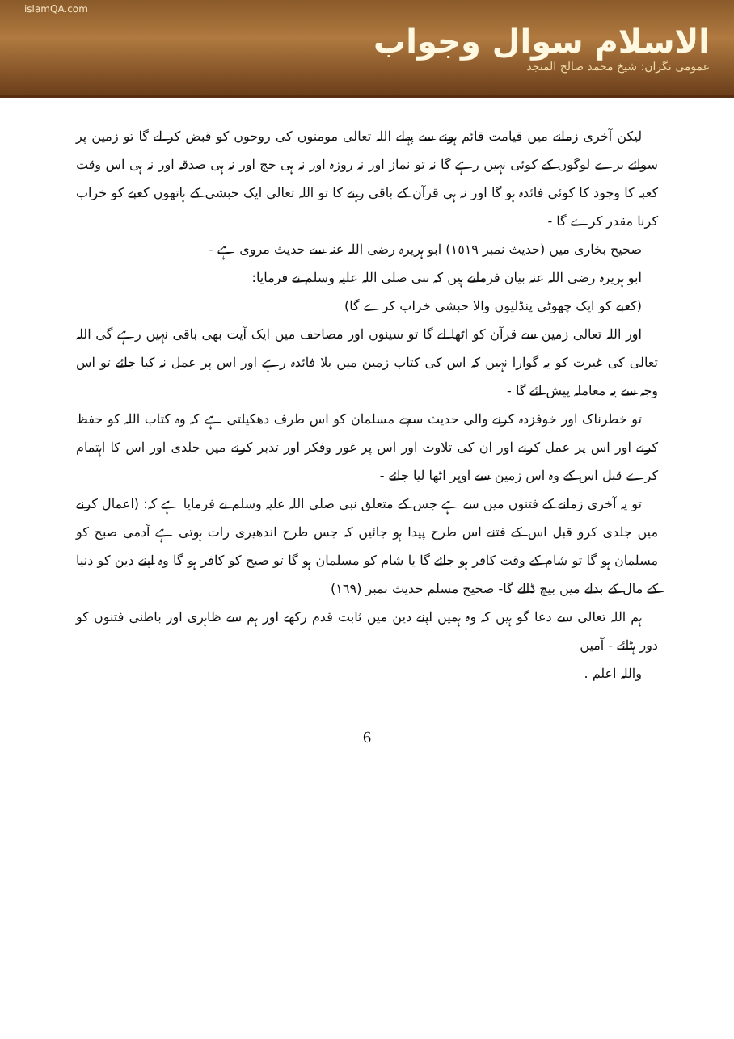islamQA.com
الاسلام سوال وجواب
عمومی نگران: شیخ محمد صالح المنجد
لیکن آخری زمانے میں قیامت قائم ہونے سے پہلے اللہ تعالی مومنوں کی روحوں کو قبض کر لے گا تو زمین پر سوائے برے لوگوں کے کوئی نہیں رہے گا نہ تو نماز اور نہ روزہ اور نہ ہی حج اور نہ ہی صدقہ اور نہ ہی اس وقت کعبہ کا وجود کا کوئی فائدہ ہو گا اور نہ ہی قرآن کے باقی رہنے کا تو اللہ تعالی ایک حبشی کے ہاتھوں کعبے کو خراب کرنا مقدر کرے گا -
صحیح بخاری میں (حدیث نمبر ١٥١٩) ابو ہریرہ رضی اللہ عنہ سے حدیث مروی ہے -
ابو ہریرہ رضی اللہ عنہ بیان فرماتے ہیں کہ نبی صلی اللہ علیہ وسلم نے فرمایا:
(کعبے کو ایک چھوٹی پنڈلیوں والا حبشی خراب کرے گا)
اور اللہ تعالی زمین سے قرآن کو اٹھا لے گا تو سینوں اور مصاحف میں ایک آیت بھی باقی نہیں رہے گی اللہ تعالی کی غیرت کو یہ گوارا نہیں کہ اس کی کتاب زمین میں بلا فائدہ رہے اور اس پر عمل نہ کیا جائے تو اس وجہ سے یہ معاملہ پیش ائے گا -
تو خطرناک اور خوفزدہ کرنے والی حدیث سچے مسلمان کو اس طرف دھکیلتی ہے کہ وہ کتاب اللہ کو حفظ کرنے اور اس پر عمل کرنے اور ان کی تلاوت اور اس پر غور وفکر اور تدبر کرنے میں جلدی اور اس کا اہتمام کرے قبل اس کے وہ اس زمین سے اوپر اٹھا لیا جائے -
تو یہ آخری زمانے کے فتنوں میں سے ہے جس کے متعلق نبی صلی اللہ علیہ وسلم نے فرمایا ہے کہ: (اعمال کرنے میں جلدی کرو قبل اس کے فتنے اس طرح پیدا ہو جائیں کہ جس طرح اندھیری رات ہوتی ہے آدمی صبح کو مسلمان ہو گا تو شام کے وقت کافر ہو جائے گا یا شام کو مسلمان ہو گا تو صبح کو کافر ہو گا وہ اپنے دین کو دنیا کے مال کے بدلے میں بیچ ڈالے گا- صحیح مسلم حدیث نمبر (١٦٩)
ہم اللہ تعالی سے دعا گو ہیں کہ وہ ہمیں اپنے دین میں ثابت قدم رکھے اور ہم سے ظاہری اور باطنی فتنوں کو دور ہٹائے - آمین
واللہ اعلم .
6